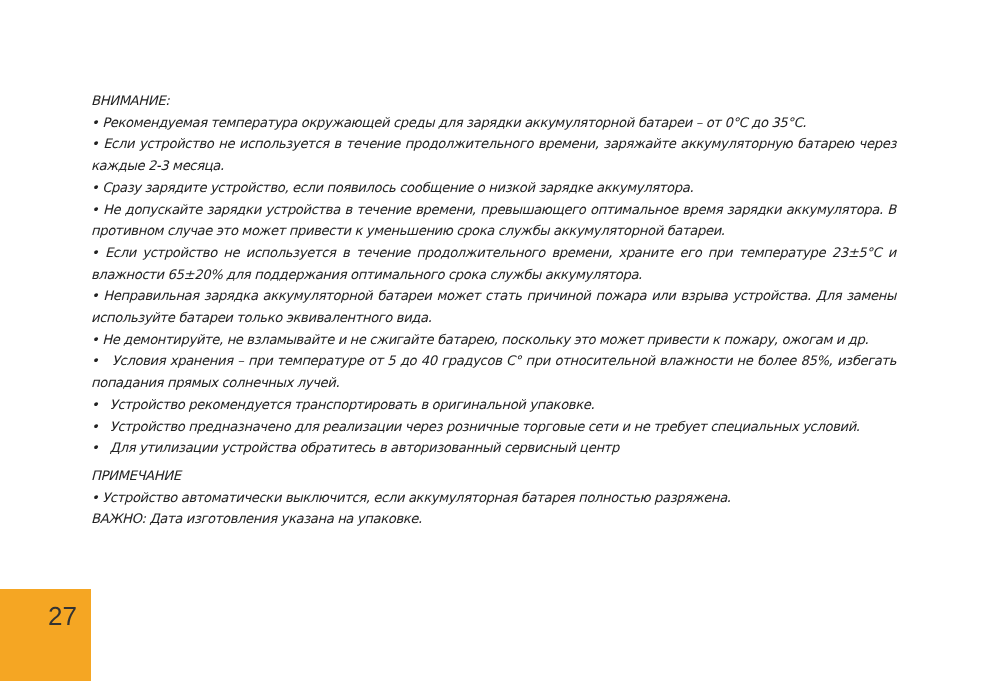ВНИМАНИЕ:
• Рекомендуемая температура окружающей среды для зарядки аккумуляторной батареи – от 0°C до 35°C.
• Если устройство не используется в течение продолжительного времени, заряжайте аккумуляторную батарею через каждые 2-3 месяца.
• Сразу зарядите устройство, если появилось сообщение о низкой зарядке аккумулятора.
• Не допускайте зарядки устройства в течение времени, превышающего оптимальное время зарядки аккумулятора. В противном случае это может привести к уменьшению срока службы аккумуляторной батареи.
• Если устройство не используется в течение продолжительного времени, храните его при температуре 23±5°C и влажности 65±20% для поддержания оптимального срока службы аккумулятора.
• Неправильная зарядка аккумуляторной батареи может стать причиной пожара или взрыва устройства. Для замены используйте батареи только эквивалентного вида.
• Не демонтируйте, не взламывайте и не сжигайте батарею, поскольку это может привести к пожару, ожогам и др.
• Условия хранения – при температуре от 5 до 40 градусов C° при относительной влажности не более 85%, избегать попадания прямых солнечных лучей.
• Устройство рекомендуется транспортировать в оригинальной упаковке.
• Устройство предназначено для реализации через розничные торговые сети и не требует специальных условий.
• Для утилизации устройства обратитесь в авторизованный сервисный центр
ПРИМЕЧАНИЕ
• Устройство автоматически выключится, если аккумуляторная батарея полностью разряжена.
ВАЖНО: Дата изготовления указана на упаковке.
27